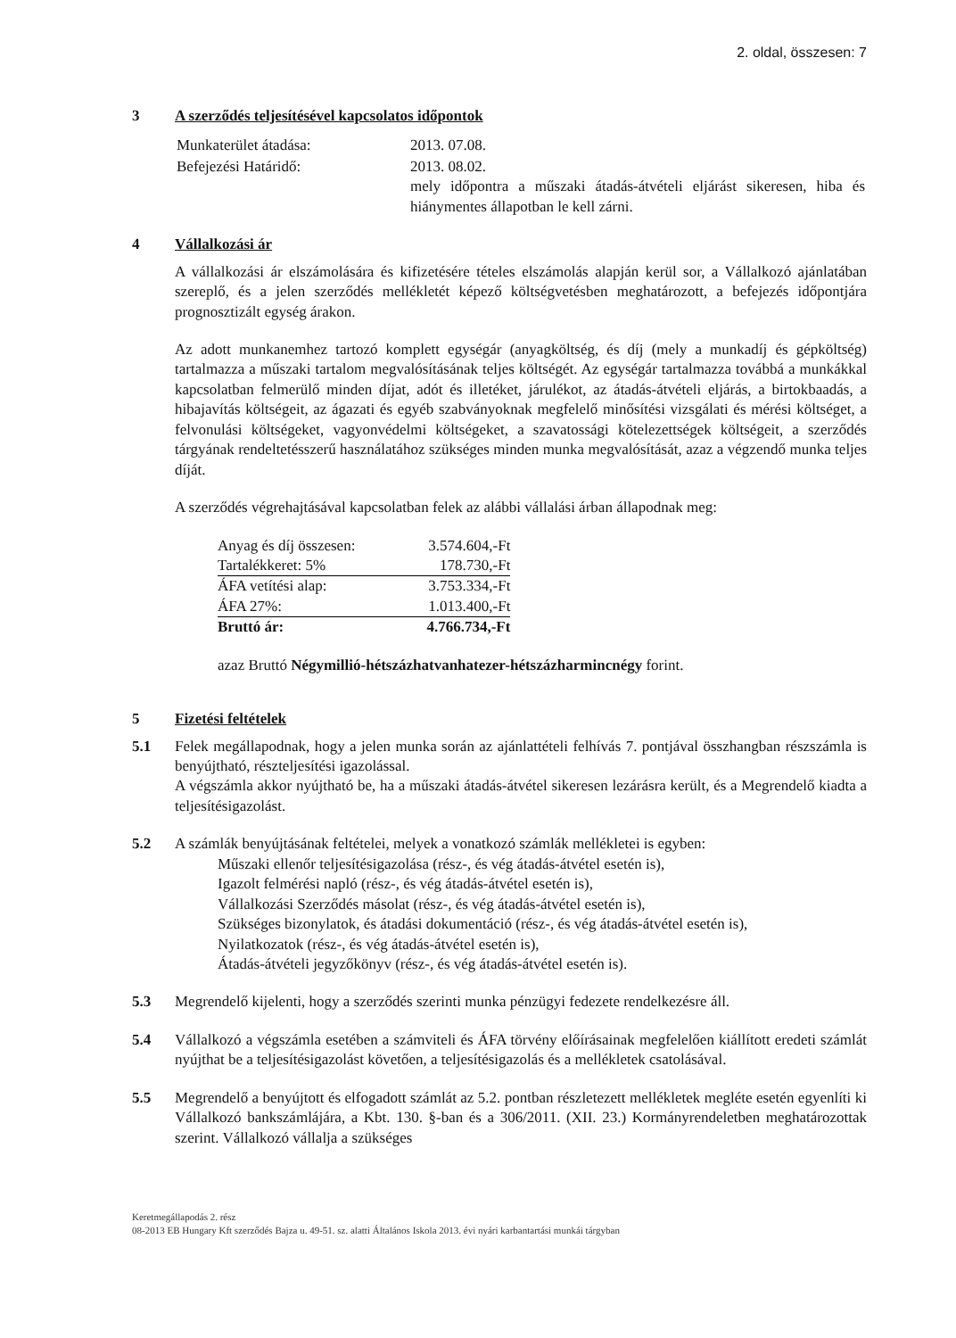2. oldal, összesen: 7
3 A szerződés teljesítésével kapcsolatos időpontok
| Munkaterület átadása: | 2013. 07.08. |
| Befejezési Határidő: | 2013. 08.02. mely időpontra a műszaki átadás-átvételi eljárást sikeresen, hiba és hiánymentes állapotban le kell zárni. |
4 Vállalkozási ár
A vállalkozási ár elszámolására és kifizetésére tételes elszámolás alapján kerül sor, a Vállalkozó ajánlatában szereplő, és a jelen szerződés mellékletét képező költségvetésben meghatározott, a befejezés időpontjára prognosztizált egység árakon.
Az adott munkanemhez tartozó komplett egységár (anyagköltség, és díj (mely a munkadíj és gépköltség) tartalmazza a műszaki tartalom megvalósításának teljes költségét. Az egységár tartalmazza továbbá a munkákkal kapcsolatban felmerülő minden díjat, adót és illetéket, járulékot, az átadás-átvételi eljárás, a birtokbaadás, a hibajavítás költségeit, az ágazati és egyéb szabványoknak megfelelő minősítési vizsgálati és mérési költséget, a felvonulási költségeket, vagyonvédelmi költségeket, a szavatossági kötelezettségek költségeit, a szerződés tárgyának rendeltetésszerű használatához szükséges minden munka megvalósítását, azaz a végzendő munka teljes díját.
A szerződés végrehajtásával kapcsolatban felek az alábbi vállalási árban állapodnak meg:
| Anyag és díj összesen: | 3.574.604,-Ft |
| Tartalékkeret: 5% | 178.730,-Ft |
| ÁFA vetítési alap: | 3.753.334,-Ft |
| ÁFA 27%: | 1.013.400,-Ft |
| Bruttó ár: | 4.766.734,-Ft |
azaz Bruttó Négymillió-hétszázhatvanhatezer-hétszázharmincnégy forint.
5 Fizetési feltételek
5.1 Felek megállapodnak, hogy a jelen munka során az ajánlattételi felhívás 7. pontjával összhangban részszámla is benyújtható, részteljesítési igazolással.
A végszámla akkor nyújtható be, ha a műszaki átadás-átvétel sikeresen lezárásra került, és a Megrendelő kiadta a teljesítésigazolást.
5.2 A számlák benyújtásának feltételei, melyek a vonatkozó számlák mellékletei is egyben:
Műszaki ellenőr teljesítésigazolása (rész-, és vég átadás-átvétel esetén is),
Igazolt felmérési napló (rész-, és vég átadás-átvétel esetén is),
Vállalkozási Szerződés másolat (rész-, és vég átadás-átvétel esetén is),
Szükséges bizonylatok, és átadási dokumentáció (rész-, és vég átadás-átvétel esetén is),
Nyilatkozatok (rész-, és vég átadás-átvétel esetén is),
Átadás-átvételi jegyzőkönyv (rész-, és vég átadás-átvétel esetén is).
5.3 Megrendelő kijelenti, hogy a szerződés szerinti munka pénzügyi fedezete rendelkezésre áll.
5.4 Vállalkozó a végszámla esetében a számviteli és ÁFA törvény előírásainak megfelelően kiállított eredeti számlát nyújthat be a teljesítésigazolást követően, a teljesítésigazolás és a mellékletek csatolásával.
5.5 Megrendelő a benyújtott és elfogadott számlát az 5.2. pontban részletezett mellékletek megléte esetén egyenlíti ki Vállalkozó bankszámlájára, a Kbt. 130. §-ban és a 306/2011. (XII. 23.) Kormányrendeletben meghatározottak szerint. Vállalkozó vállalja a szükséges
Keretmegállapodás 2. rész
08-2013 EB Hungary Kft szerződés Bajza u. 49-51. sz. alatti Általános Iskola 2013. évi nyári karbantartási munkái tárgyban